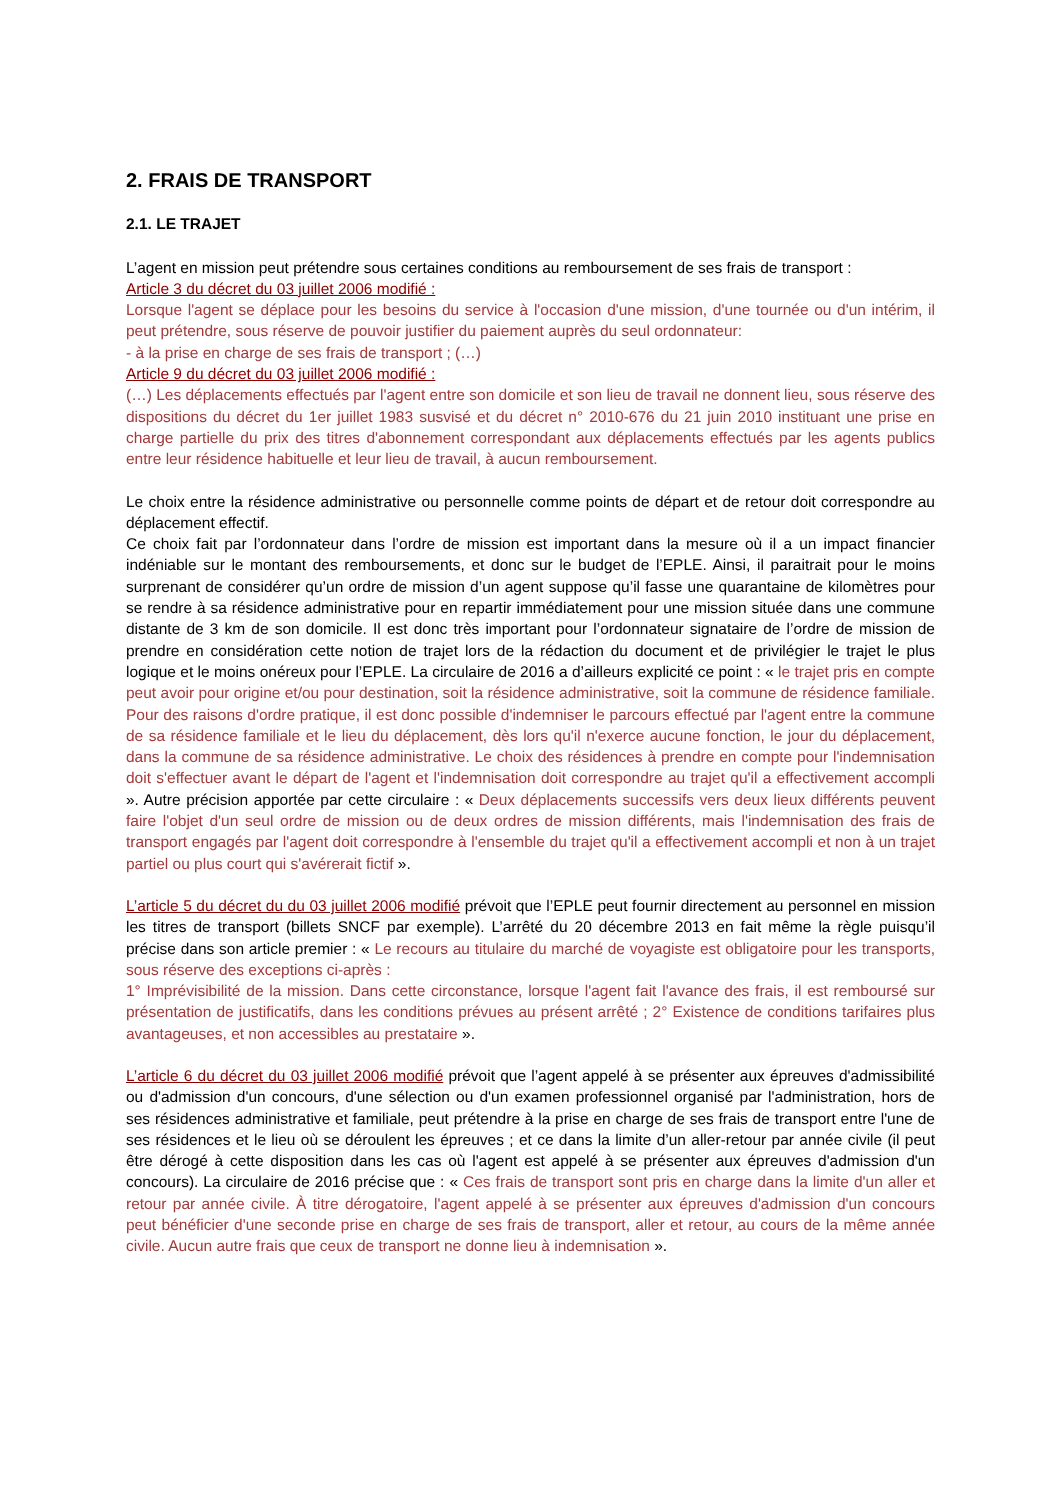2. FRAIS DE TRANSPORT
2.1. LE TRAJET
L’agent en mission peut prétendre sous certaines conditions au remboursement de ses frais de transport :
Article 3 du décret du 03 juillet 2006 modifié :
Lorsque l'agent se déplace pour les besoins du service à l'occasion d'une mission, d'une tournée ou d'un intérim, il peut prétendre, sous réserve de pouvoir justifier du paiement auprès du seul ordonnateur:
- à la prise en charge de ses frais de transport ; (…)
Article 9 du décret du 03 juillet 2006 modifié :
(…) Les déplacements effectués par l'agent entre son domicile et son lieu de travail ne donnent lieu, sous réserve des dispositions du décret du 1er juillet 1983 susvisé et du décret n° 2010-676 du 21 juin 2010 instituant une prise en charge partielle du prix des titres d'abonnement correspondant aux déplacements effectués par les agents publics entre leur résidence habituelle et leur lieu de travail, à aucun remboursement.
Le choix entre la résidence administrative ou personnelle comme points de départ et de retour doit correspondre au déplacement effectif.
Ce choix fait par l’ordonnateur dans l’ordre de mission est important dans la mesure où il a un impact financier indéniable sur le montant des remboursements, et donc sur le budget de l’EPLE. Ainsi, il paraitrait pour le moins surprenant de considérer qu’un ordre de mission d’un agent suppose qu’il fasse une quarantaine de kilomètres pour se rendre à sa résidence administrative pour en repartir immédiatement pour une mission située dans une commune distante de 3 km de son domicile. Il est donc très important pour l’ordonnateur signataire de l’ordre de mission de prendre en considération cette notion de trajet lors de la rédaction du document et de privilégier le trajet le plus logique et le moins onéreux pour l’EPLE. La circulaire de 2016 a d’ailleurs explicité ce point : « le trajet pris en compte peut avoir pour origine et/ou pour destination, soit la résidence administrative, soit la commune de résidence familiale. Pour des raisons d'ordre pratique, il est donc possible d'indemniser le parcours effectué par l'agent entre la commune de sa résidence familiale et le lieu du déplacement, dès lors qu'il n'exerce aucune fonction, le jour du déplacement, dans la commune de sa résidence administrative. Le choix des résidences à prendre en compte pour l'indemnisation doit s'effectuer avant le départ de l'agent et l'indemnisation doit correspondre au trajet qu'il a effectivement accompli ». Autre précision apportée par cette circulaire : « Deux déplacements successifs vers deux lieux différents peuvent faire l'objet d'un seul ordre de mission ou de deux ordres de mission différents, mais l'indemnisation des frais de transport engagés par l'agent doit correspondre à l'ensemble du trajet qu'il a effectivement accompli et non à un trajet partiel ou plus court qui s'avérerait fictif ».
L’article 5 du décret du du 03 juillet 2006 modifié prévoit que l’EPLE peut fournir directement au personnel en mission les titres de transport (billets SNCF par exemple). L’arrêté du 20 décembre 2013 en fait même la règle puisqu’il précise dans son article premier : « Le recours au titulaire du marché de voyagiste est obligatoire pour les transports, sous réserve des exceptions ci-après :
1° Imprévisibilité de la mission. Dans cette circonstance, lorsque l'agent fait l'avance des frais, il est remboursé sur présentation de justificatifs, dans les conditions prévues au présent arrêté ; 2° Existence de conditions tarifaires plus avantageuses, et non accessibles au prestataire ».
L’article 6 du décret du 03 juillet 2006 modifié prévoit que l’agent appelé à se présenter aux épreuves d'admissibilité ou d'admission d'un concours, d'une sélection ou d'un examen professionnel organisé par l'administration, hors de ses résidences administrative et familiale, peut prétendre à la prise en charge de ses frais de transport entre l'une de ses résidences et le lieu où se déroulent les épreuves ; et ce dans la limite d’un aller-retour par année civile (il peut être dérogé à cette disposition dans les cas où l'agent est appelé à se présenter aux épreuves d'admission d'un concours). La circulaire de 2016 précise que : « Ces frais de transport sont pris en charge dans la limite d'un aller et retour par année civile. À titre dérogatoire, l'agent appelé à se présenter aux épreuves d'admission d'un concours peut bénéficier d'une seconde prise en charge de ses frais de transport, aller et retour, au cours de la même année civile. Aucun autre frais que ceux de transport ne donne lieu à indemnisation ».